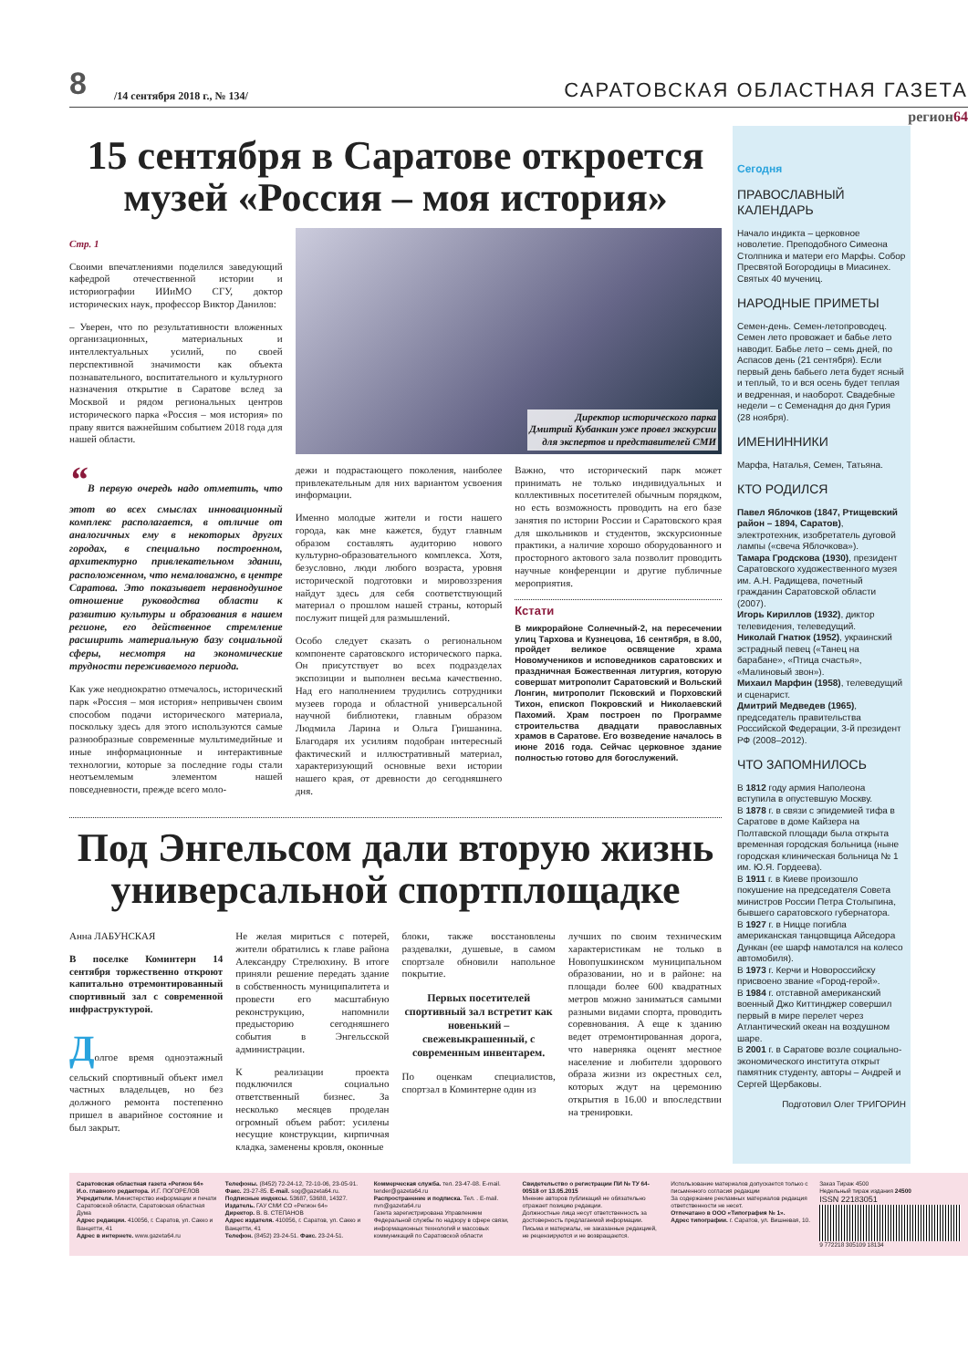8 /14 сентября 2018 г., № 134/ САРАТОВСКАЯ ОБЛАСТНАЯ ГАЗЕТА
регион64
15 сентября в Саратове откроется музей «Россия – моя история»
Стр. 1
Своими впечатлениями поделился заведующий кафедрой отечественной истории и историографии ИИиМО СГУ, доктор исторических наук, профессор Виктор Данилов:
– Уверен, что по результативности вложенных организационных, материальных и интеллектуальных усилий, по своей перспективной значимости как объекта познавательного, воспитательного и культурного назначения открытие в Саратове вслед за Москвой и рядом региональных центров исторического парка «Россия – моя история» по праву явится важнейшим событием 2018 года для нашей области.
“В первую очередь надо отметить, что этот во всех смыслах инновационный комплекс располагается, в отличие от аналогичных ему в некоторых других городах, в специально построенном, архитектурно привлекательном здании, расположенном, что немаловажно, в центре Саратова. Это показывает неравнодушное отношение руководства области к развитию культуры и образования в нашем регионе, его действенное стремление расширить материальную базу социальной сферы, несмотря на экономические трудности переживаемого периода.
Как уже неоднократно отмечалось, исторический парк «Россия – моя история» непривычен своим способом подачи исторического материала, поскольку здесь для этого используются самые разнообразные современные мультимедийные и иные информационные и интерактивные технологии, которые за последние годы стали неотъемлемым элементом нашей повседневности, прежде всего моло-
Директор исторического парка
Дмитрий Кубанкин уже провел экскурсии
для экспертов и представителей СМИ
дежи и подрастающего поколения, наиболее привлекательным для них вариантом усвоения информации.
Именно молодые жители и гости нашего города, как мне кажется, будут главным образом составлять аудиторию нового культурно-образовательного комплекса. Хотя, безусловно, люди любого возраста, уровня исторической подготовки и мировоззрения найдут здесь для себя соответствующий материал о прошлом нашей страны, который послужит пищей для размышлений.
Особо следует сказать о региональном компоненте саратовского исторического парка. Он присутствует во всех подразделах экспозиции и выполнен весьма качественно. Над его наполнением трудились сотрудники музеев города и областной универсальной научной библиотеки, главным образом Людмила Ларина и Ольга Гришанина. Благодаря их усилиям подобран интересный фактический и иллюстративный материал, характеризующий основные вехи истории нашего края, от древности до сегодняшнего дня.
Важно, что исторический парк может принимать не только индивидуальных и коллективных посетителей обычным порядком, но есть возможность проводить на его базе занятия по истории России и Саратовского края для школьников и студентов, экскурсионные практики, а наличие хорошо оборудованного и просторного актового зала позволит проводить научные конференции и другие публичные мероприятия.
Кстати
В микрорайоне Солнечный-2, на пересечении улиц Тархова и Кузнецова, 16 сентября, в 8.00, пройдет великое освящение храма Новомучеников и исповедников саратовских и праздничная Божественная литургия, которую совершат митрополит Саратовский и Вольский Лонгин, митрополит Псковский и Порховский Тихон, епископ Покровский и Николаевский Пахомий. Храм построен по Программе строительства двадцати православных храмов в Саратове. Его возведение началось в июне 2016 года. Сейчас церковное здание полностью готово для богослужений.
Под Энгельсом дали вторую жизнь универсальной спортплощадке
Анна ЛАБУНСКАЯ
В поселке Коминтерн 14 сентября торжественно откроют капитально отремонтированный спортивный зал с современной инфраструктурой.
Долгое время одноэтажный сельский спортивный объект имел частных владельцев, но без должного ремонта постепенно пришел в аварийное состояние и был закрыт.
Не желая мириться с потерей, жители обратились к главе района Александру Стрелюхину. В итоге приняли решение передать здание в собственность муниципалитета и провести его масштабную реконструкцию, напомнили предысторию сегодняшнего события в Энгельсской администрации.
К реализации проекта подключился социально ответственный бизнес. За несколько месяцев проделан огромный объем работ: усилены несущие конструкции, кирпичная кладка, заменены кровля, оконные
блоки, также восстановлены раздевалки, душевые, в самом спортзале обновили напольное покрытие.
Первых посетителей спортивный зал встретит как новенький – свежевыкрашенный, с современным инвентарем.
По оценкам специалистов, спортзал в Коминтерне один из
лучших по своим техническим характеристикам не только в Новопушкинском муниципальном образовании, но и в районе: на площади более 600 квадратных метров можно заниматься самыми разными видами спорта, проводить соревнования. А еще к зданию ведет отремонтированная дорога, что наверняка оценят местное население и любители здорового образа жизни из окрестных сел, которых ждут на церемонию открытия в 16.00 и впоследствии на тренировки.
Сегодня
ПРАВОСЛАВНЫЙ КАЛЕНДАРЬ
Начало индикта – церковное новолетие. Преподобного Симеона Столпника и матери его Марфы. Собор Пресвятой Богородицы в Миасинех. Святых 40 мучениц.
НАРОДНЫЕ ПРИМЕТЫ
Семен-день. Семен-летопроводец. Семен лето провожает и бабье лето наводит. Бабье лето – семь дней, по Аспасов день (21 сентября). Если первый день бабьего лета будет ясный и теплый, то и вся осень будет теплая и ведренная, и наоборот. Свадебные недели – с Семенадня до дня Гурия (28 ноября).
ИМЕНИННИКИ
Марфа, Наталья, Семен, Татьяна.
КТО РОДИЛСЯ
Павел Яблочков (1847, Ртищевский район – 1894, Саратов), электротехник, изобретатель дуговой лампы («свеча Яблочкова»).
Тамара Гродскова (1930), президент Саратовского художественного музея им. А.Н. Радищева, почетный гражданин Саратовской области (2007).
Игорь Кириллов (1932), диктор телевидения, телеведущий.
Николай Гнатюк (1952), украинский эстрадный певец («Танец на барабане», «Птица счастья», «Малиновый звон»).
Михаил Марфин (1958), телеведущий и сценарист.
Дмитрий Медведев (1965), председатель правительства Российской Федерации, 3-й президент РФ (2008–2012).
ЧТО ЗАПОМНИЛОСЬ
В 1812 году армия Наполеона вступила в опустевшую Москву.
В 1878 г. в связи с эпидемией тифа в Саратове в доме Кайзера на Полтавской площади была открыта временная городская больница (ныне городская клиническая больница № 1 им. Ю.Я. Гордеева).
В 1911 г. в Киеве произошло покушение на председателя Совета министров России Петра Столыпина, бывшего саратовского губернатора.
В 1927 г. в Ницце погибла американская танцовщица Айседора Дункан (ее шарф намотался на колесо автомобиля).
В 1973 г. Керчи и Новороссийску присвоено звание «Город-герой».
В 1984 г. отставной американский военный Джо Киттинджер совершил первый в мире перелет через Атлантический океан на воздушном шаре.
В 2001 г. в Саратове возле социально-экономического института открыт памятник студенту, авторы – Андрей и Сергей Щербаковы.
Подготовил Олег ТРИГОРИН
Саратовская областная газета «Регион 64»
И.о. главного редактора. И.Г. ПОГОРЕЛОВ
Учредители. Министерство информации и печати Саратовской области, Саратовская областная Дума
Адрес редакции. 410056, г. Саратов, ул. Сакко и Ванцетти, 41
Адрес в интернете. www.gazeta64.ru
Телефоны. (8452) 72-24-12, 72-10-06, 23-05-91. Факс. 23-27-85. E-mail. sog@gazeta64.ru.
Подписные индексы. 53687, 53688, 14327.
Издатель. ГАУ СМИ СО «Регион 64»
Директор. В. В. СТЕПАНОВ
Адрес издателя. 410056, г. Саратов, ул. Сакко и Ванцетти, 41
Телефон. (8452) 23-24-51. Факс. 23-24-51.
Коммерческая служба. тел. 23-47-08. E-mail. tender@gazeta64.ru
Распространение и подписка. Тел. . E-mail. nvn@gazeta64.ru
Газета зарегистрирована Управлением Федеральной службы по надзору в сфере связи, информационных технологий и массовых коммуникаций по Саратовской области
Свидетельство о регистрации ПИ № ТУ 64-00518 от 13.05.2015
Мнение авторов публикаций не обязательно отражает позицию редакции.
Должностные лица несут ответственность за достоверность предлагаемой информации.
Письма и материалы, не заказанные редакцией, не рецензируются и не возвращаются.
Использование материалов допускается только с письменного согласия редакции
За содержание рекламных материалов редакция ответственности не несет.
Отпечатано в ООО «Типография № 1».
Адрес типографии. г. Саратов, ул. Вишневая, 10.
Заказ Тираж 4500
Недельный тираж издания 24500
ISSN 22183051
9 772218 305109 18134